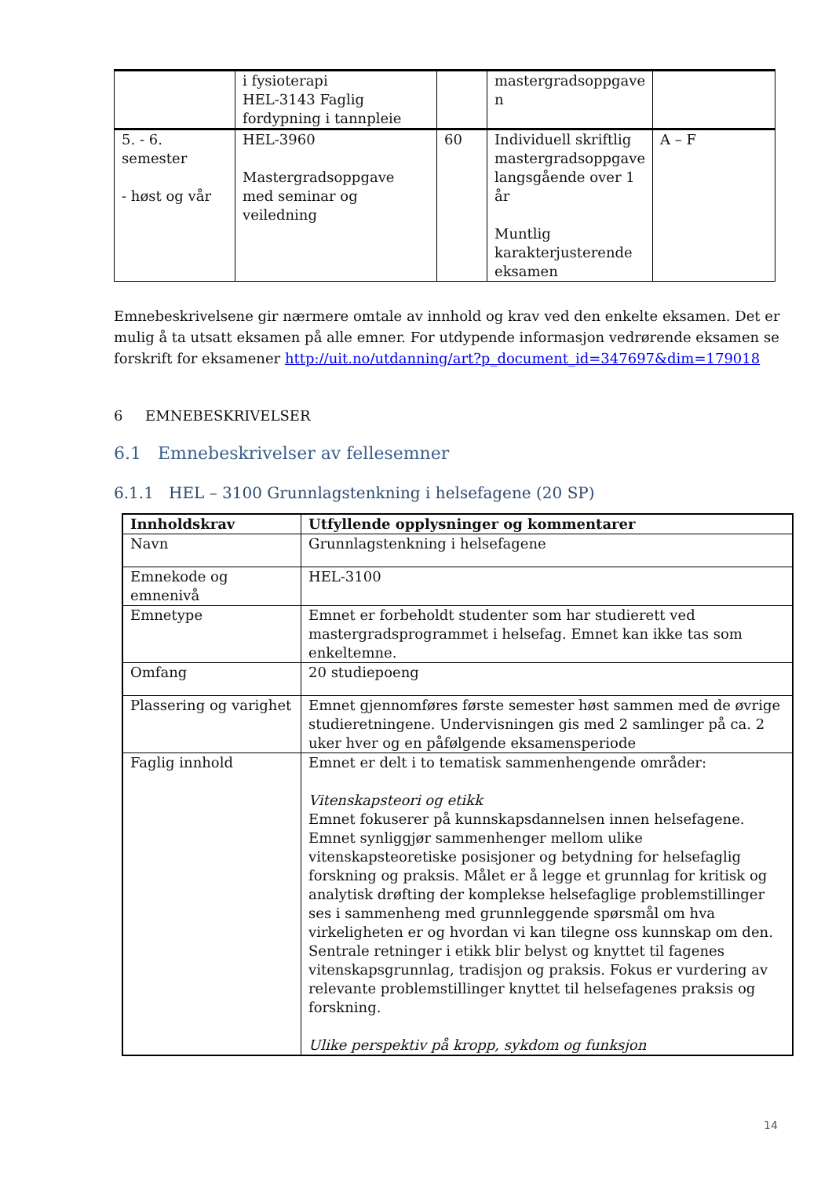| | i fysioterapi HEL-3143 Faglig fordypning i tannpleie | | mastergradsoppgave n | |
| 5. - 6. semester - høst og vår | HEL-3960 Mastergradsoppgave med seminar og veiledning | 60 | Individuell skriftlig mastergradsoppgave langsgående over 1 år Muntlig karakterjusterende eksamen | A – F |
Emnebeskrivelsene gir nærmere omtale av innhold og krav ved den enkelte eksamen. Det er mulig å ta utsatt eksamen på alle emner. For utdypende informasjon vedrørende eksamen se forskrift for eksamener http://uit.no/utdanning/art?p_document_id=347697&dim=179018
6 EMNEBESKRIVELSER
6.1 Emnebeskrivelser av fellesemner
6.1.1 HEL – 3100 Grunnlagstenkning i helsefagene (20 SP)
| Innholdskrav | Utfyllende opplysninger og kommentarer |
| --- | --- |
| Navn | Grunnlagstenkning i helsefagene |
| Emnekode og emnenivå | HEL-3100 |
| Emnetype | Emnet er forbeholdt studenter som har studierett ved mastergradsprogrammet i helsefag. Emnet kan ikke tas som enkeltemne. |
| Omfang | 20 studiepoeng |
| Plassering og varighet | Emnet gjennomføres første semester høst sammen med de øvrige studieretningene. Undervisningen gis med 2 samlinger på ca. 2 uker hver og en påfølgende eksamensperiode |
| Faglig innhold | Emnet er delt i to tematisk sammenhengende områder: Vitenskapsteori og etikk Emnet fokuserer på kunnskapsdannelsen innen helsefagene. Emnet synliggjør sammenhenger mellom ulike vitenskapsteoretiske posisjoner og betydning for helsefaglig forskning og praksis. Målet er å legge et grunnlag for kritisk og analytisk drøfting der komplekse helsefaglige problemstillinger ses i sammenheng med grunnleggende spørsmål om hva virkeligheten er og hvordan vi kan tilegne oss kunnskap om den. Sentrale retninger i etikk blir belyst og knyttet til fagenes vitenskapsgrunnlag, tradisjon og praksis. Fokus er vurdering av relevante problemstillinger knyttet til helsefagenes praksis og forskning. Ulike perspektiv på kropp, sykdom og funksjon |
14